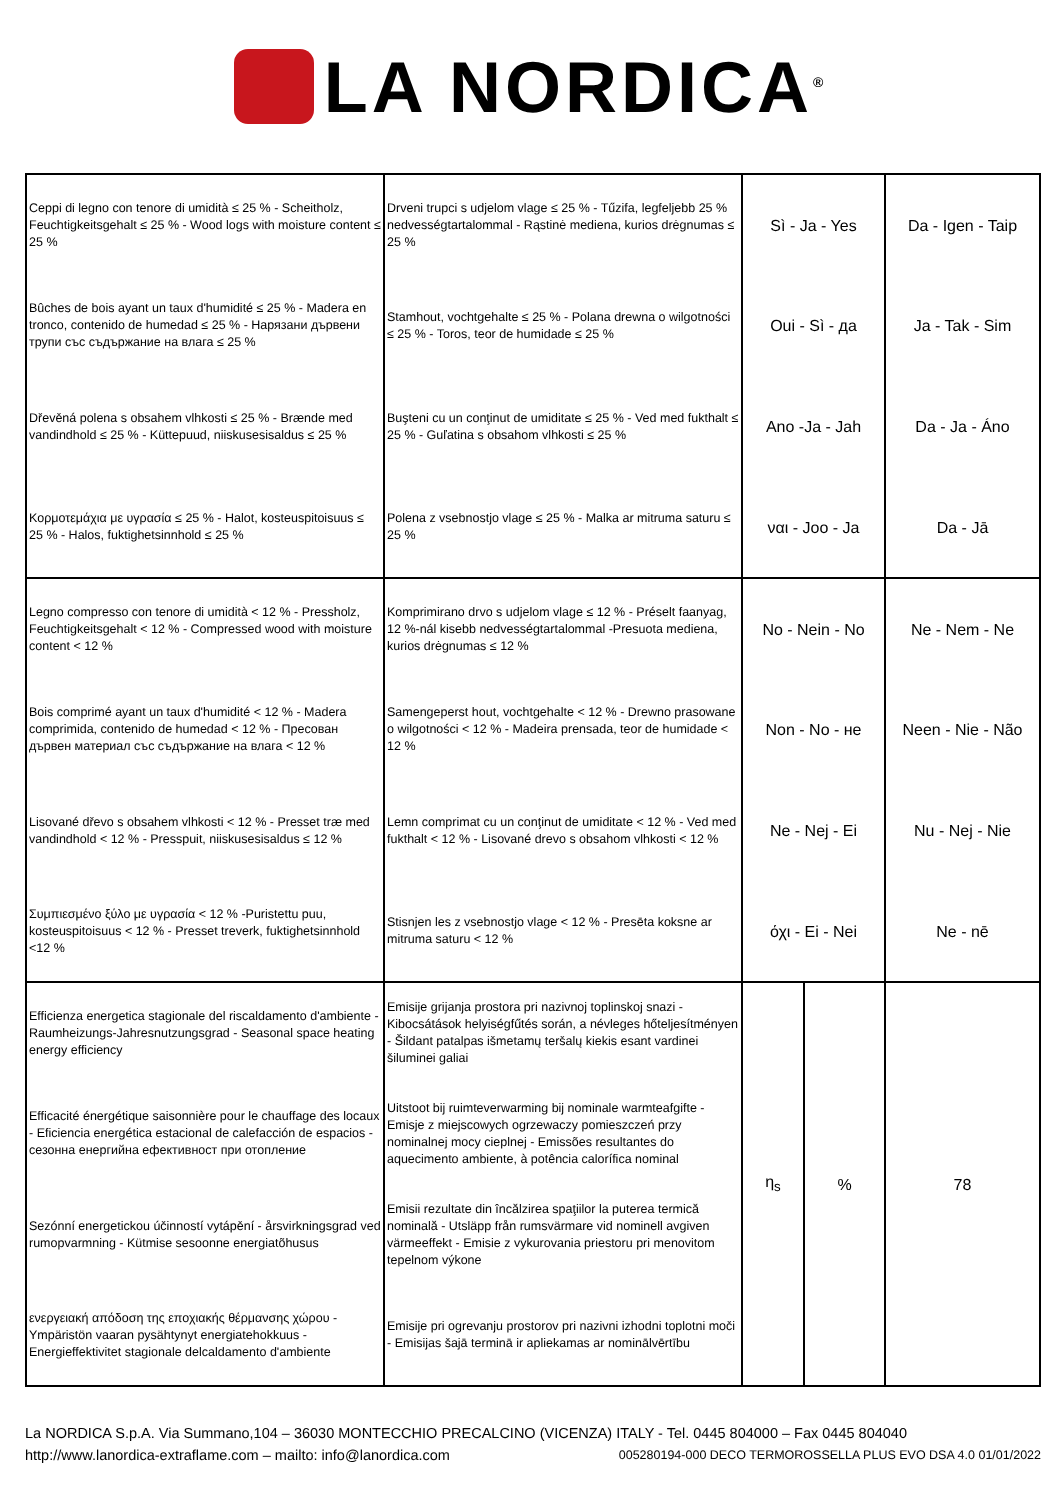LA NORDICA<sup>®</sup>
| Ceppi di legno con tenore di umidità ≤ 25 % - Scheitholz, Feuchtigkeitsgehalt ≤ 25 % - Wood logs with moisture content ≤ 25 % | Drveni trupci s udjelom vlage ≤ 25 % - Tűzifa, legfeljebb 25 % nedvességtartalommal - Rąstinė mediena, kurios drėgnumas ≤ 25 % | Sì - Ja - Yes | | Da - Igen - Taip |
| Bûches de bois ayant un taux d'humidité ≤ 25 % - Madera en tronco, contenido de humedad ≤ 25 % - Нарязани дървени трупи със съдържание на влага ≤ 25 % | Stamhout, vochtgehalte ≤ 25 % - Polana drewna o wilgotności ≤ 25 % - Toros, teor de humidade ≤ 25 % | Oui - Sì - да | | Ja - Tak - Sim |
| Dřevěná polena s obsahem vlhkosti ≤ 25 % - Brænde med vandindhold ≤ 25 % - Küttepuud, niiskusesisaldus ≤ 25 % | Buşteni cu un conţinut de umiditate ≤ 25 % - Ved med fukthalt ≤ 25 % - Guľatina s obsahom vlhkosti ≤ 25 % | Ano -Ja - Jah | | Da - Ja - Áno |
| Κορμοτεμάχια με υγρασία ≤ 25 % - Halot, kosteuspitoisuus ≤ 25 % - Halos, fuktighetsinnhold ≤ 25 % | Polena z vsebnostjo vlage ≤ 25 % - Malka ar mitruma saturu ≤ 25 % | ναι - Joo - Ja | | Da - Jā |
| Legno compresso con tenore di umidità < 12 % - Pressholz, Feuchtigkeitsgehalt < 12 % - Compressed wood with moisture content < 12 % | Komprimirano drvo s udjelom vlage ≤ 12 % - Préselt faanyag, 12 %-nál kisebb nedvességtartalommal -Presuota mediena, kurios drėgnumas ≤ 12 % | No - Nein - No | | Ne - Nem - Ne |
| Bois comprimé ayant un taux d'humidité < 12 % - Madera comprimida, contenido de humedad < 12 % - Пресован дървен материал със съдържание на влага < 12 % | Samengeperst hout, vochtgehalte < 12 % - Drewno prasowane o wilgotności < 12 % - Madeira prensada, teor de humidade < 12 % | Non - No - не | | Neen - Nie - Não |
| Lisované dřevo s obsahem vlhkosti < 12 % - Presset træ med vandindhold < 12 % - Presspuit, niiskusesisaldus ≤ 12 % | Lemn comprimat cu un conţinut de umiditate < 12 % - Ved med fukthalt < 12 % - Lisované drevo s obsahom vlhkosti < 12 % | Ne - Nej - Ei | | Nu - Nej - Nie |
| Συμπιεσμένο ξύλο με υγρασία < 12 % -Puristettu puu, kosteuspitoisuus < 12 % - Presset treverk, fuktighetsinnhold <12 % | Stisnjen les z vsebnostjo vlage < 12 % - Presēta koksne ar mitruma saturu < 12 % | όχι - Ei - Nei | | Ne - nē |
| Efficienza energetica stagionale del riscaldamento d'ambiente - Raumheizungs-Jahresnutzungsgrad - Seasonal space heating energy efficiency | Emisije grijanja prostora pri nazivnoj toplinskoj snazi - Kibocsátások helyiségfűtés során, a névleges hőteljesítményen - Šildant patalpas išmetamų teršalų kiekis esant vardinei šiluminei galiai | η<sub>s</sub> | % | 78 |
| Efficacité énergétique saisonnière pour le chauffage des locaux - Eficiencia energética estacional de calefacción de espacios - сезонна енергийна ефективност при отопление | Uitstoot bij ruimteverwarming bij nominale warmteafgifte - Emisje z miejscowych ogrzewaczy pomieszczeń przy nominalnej mocy cieplnej - Emissões resultantes do aquecimento ambiente, à potência calorífica nominal | | | |
| Sezónní energetickou účinností vytápění - årsvirkningsgrad ved rumopvarmning - Kütmise sesoonne energiatõhusus | Emisii rezultate din încălzirea spaţiilor la puterea termică nominală - Utsläpp från rumsvärmare vid nominell avgiven värmeeffekt - Emisie z vykurovania priestoru pri menovitom tepelnom výkone | | | |
| ενεργειακή απόδοση της εποχιακής θέρμανσης χώρου - Ympäristön vaaran pysähtynyt energiatehokkuus - Energieffektivitet stagionale delcaldamento d'ambiente | Emisije pri ogrevanju prostorov pri nazivni izhodni toplotni moči - Emisijas šajā terminā ir apliekamas ar nominālvērtību | | | |
La NORDICA S.p.A. Via Summano,104 – 36030 MONTECCHIO PRECALCINO (VICENZA) ITALY - Tel. 0445 804000 – Fax 0445 804040
http://www.lanordica-extraflame.com – mailto: info@lanordica.com 005280194-000 DECO TERMOROSSELLA PLUS EVO DSA 4.0 01/01/2022